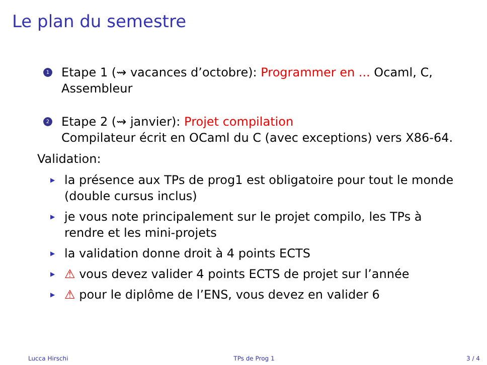Le plan du semestre
1
Etape 1 (⇝ vacances d’octobre): Programmer en ... Ocaml, C,
Assembleur
2
Etape 2 (⇝ janvier): Projet compilation
Compilateur écrit en OCaml du C (avec exceptions) vers X86-64.
Validation:
▶
la présence aux TPs de prog1 est obligatoire pour tout le monde
(double cursus inclus)
▶
je vous note principalement sur le projet compilo, les TPs à
rendre et les mini-projets
▶
la validation donne droit à 4 points ECTS
▶
⚠ vous devez valider 4 points ECTS de projet sur l’année
▶
⚠ pour le diplôme de l’ENS, vous devez en valider 6
Lucca Hirschi TPs de Prog 1 3 / 4